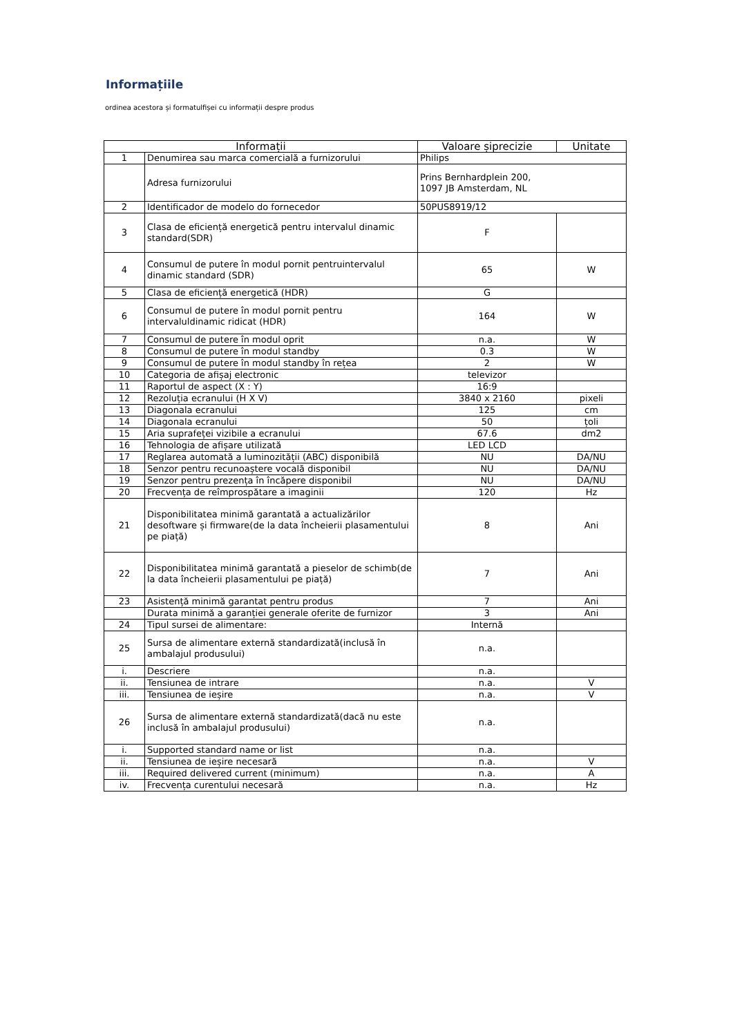Informațiile
ordinea acestora și formatulfișei cu informații despre produs
| Informații | | Valoare șiprecizie | Unitate |
| --- | --- | --- | --- |
| 1 | Denumirea sau marca comercială a furnizorului | Philips | |
| | Adresa furnizorului | Prins Bernhardplein 200, 1097 JB Amsterdam, NL | |
| 2 | Identificador de modelo do fornecedor | 50PUS8919/12 | |
| 3 | Clasa de eficiență energetică pentru intervalul dinamic standard(SDR) | F | |
| 4 | Consumul de putere în modul pornit pentruintervalul dinamic standard (SDR) | 65 | W |
| 5 | Clasa de eficiență energetică (HDR) | G | |
| 6 | Consumul de putere în modul pornit pentru intervaluldinamic ridicat (HDR) | 164 | W |
| 7 | Consumul de putere în modul oprit | n.a. | W |
| 8 | Consumul de putere în modul standby | 0.3 | W |
| 9 | Consumul de putere în modul standby în rețea | 2 | W |
| 10 | Categoria de afișaj electronic | televizor | |
| 11 | Raportul de aspect (X : Y) | 16:9 | |
| 12 | Rezoluția ecranului (H X V) | 3840 x 2160 | pixeli |
| 13 | Diagonala ecranului | 125 | cm |
| 14 | Diagonala ecranului | 50 | țoli |
| 15 | Aria suprafeței vizibile a ecranului | 67.6 | dm2 |
| 16 | Tehnologia de afișare utilizată | LED LCD | |
| 17 | Reglarea automată a luminozității (ABC) disponibilă | NU | DA/NU |
| 18 | Senzor pentru recunoaștere vocală disponibil | NU | DA/NU |
| 19 | Senzor pentru prezența în încăpere disponibil | NU | DA/NU |
| 20 | Frecvența de reîmprospătare a imaginii | 120 | Hz |
| 21 | Disponibilitatea minimă garantată a actualizărilor desoftware și firmware(de la data încheierii plasamentului pe piață) | 8 | Ani |
| 22 | Disponibilitatea minimă garantată a pieselor de schimb(de la data încheierii plasamentului pe piață) | 7 | Ani |
| 23 | Asistență minimă garantat pentru produs | 7 | Ani |
| | Durata minimă a garanției generale oferite de furnizor | 3 | Ani |
| 24 | Tipul sursei de alimentare: | Internă | |
| 25 | Sursa de alimentare externă standardizată(inclusă în ambalajul produsului) | n.a. | |
| i. | Descriere | n.a. | |
| ii. | Tensiunea de intrare | n.a. | V |
| iii. | Tensiunea de ieșire | n.a. | V |
| 26 | Sursa de alimentare externă standardizată(dacă nu este inclusă în ambalajul produsului) | n.a. | |
| i. | Supported standard name or list | n.a. | |
| ii. | Tensiunea de ieșire necesară | n.a. | V |
| iii. | Required delivered current (minimum) | n.a. | A |
| iv. | Frecvența curentului necesară | n.a. | Hz |